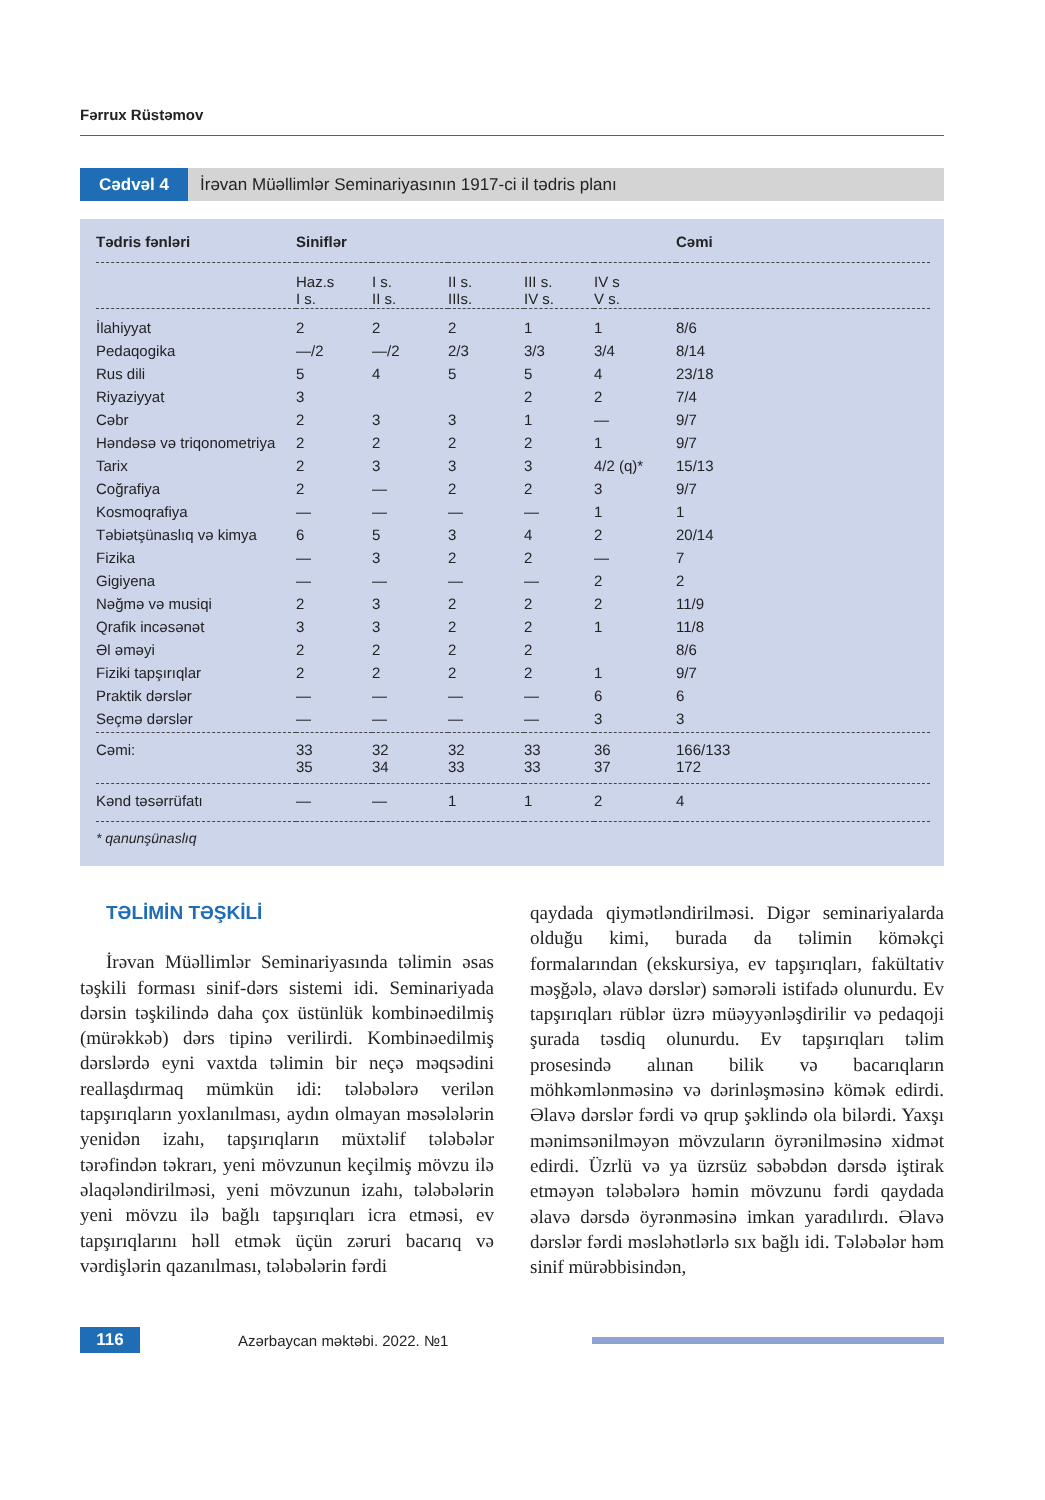Fərrux Rüstəmov
Cədvəl 4 İrəvan Müəllimlər Seminariyasının 1917-ci il tədris planı
| Tədris fənləri | Siniflər | | | | | Cəmi |
| --- | --- | --- | --- | --- | --- | --- |
| | Haz.s I s. | I s. II s. | II s. IIIs. | III s. IV s. | IV s V s. | |
| İlahiyyat | 2 | 2 | 2 | 1 | 1 | 8/6 |
| Pedaqogika | —/2 | —/2 | 2/3 | 3/3 | 3/4 | 8/14 |
| Rus dili | 5 | 4 | 5 | 5 | 4 | 23/18 |
| Riyaziyyat | 3 | | | 2 | 2 | 7/4 |
| Cəbr | 2 | 3 | 3 | 1 | — | 9/7 |
| Həndəsə və triqonometriya | 2 | 2 | 2 | 2 | 1 | 9/7 |
| Tarix | 2 | 3 | 3 | 3 | 4/2 (q)* | 15/13 |
| Coğrafiya | 2 | — | 2 | 2 | 3 | 9/7 |
| Kosmoqrafiya | — | — | — | — | 1 | 1 |
| Təbiətşünaslıq və kimya | 6 | 5 | 3 | 4 | 2 | 20/14 |
| Fizika | — | 3 | 2 | 2 | — | 7 |
| Gigiyena | — | — | — | — | 2 | 2 |
| Nəğmə və musiqi | 2 | 3 | 2 | 2 | 2 | 11/9 |
| Qrafik incəsənət | 3 | 3 | 2 | 2 | 1 | 11/8 |
| Əl əməyi | 2 | 2 | 2 | 2 | | 8/6 |
| Fiziki tapşırıqlar | 2 | 2 | 2 | 2 | 1 | 9/7 |
| Praktik dərslər | — | — | — | — | 6 | 6 |
| Seçmə dərslər | — | — | — | — | 3 | 3 |
| Cəmi: | 33 35 | 32 34 | 32 33 | 33 33 | 36 37 | 166/133 172 |
| Kənd təsərrüfatı | — | — | 1 | 1 | 2 | 4 |
| * qanunşünaslıq | | | | | | |
TƏLİMİN TƏŞKİLİ
İrəvan Müəllimlər Seminariyasında təlimin əsas təşkili forması sinif-dərs sistemi idi. Seminariyada dərsin təşkilində daha çox üstünlük kombinəedilmiş (mürəkkəb) dərs tipinə verilirdi. Kombinəedilmiş dərslərdə eyni vaxtda təlimin bir neçə məqsədini reallaşdırmaq mümkün idi: tələbələrə verilən tapşırıqların yoxlanılması, aydın olmayan məsələlərin yenidən izahı, tapşırıqların müxtəlif tələbələr tərəfindən təkrarı, yeni mövzunun keçilmiş mövzu ilə əlaqələndirilməsi, yeni mövzunun izahı, tələbələrin yeni mövzu ilə bağlı tapşırıqları icra etməsi, ev tapşırıqlarını həll etmək üçün zəruri bacarıq və vərdişlərin qazanılması, tələbələrin fərdi
qaydada qiymətləndirilməsi. Digər seminariyalarda olduğu kimi, burada da təlimin köməkçi formalarından (ekskursiya, ev tapşırıqları, fakültativ məşğələ, əlavə dərslər) səmərəli istifadə olunurdu. Ev tapşırıqları rüblər üzrə müəyyənləşdirilir və pedaqoji şurada təsdiq olunurdu. Ev tapşırıqları təlim prosesində alınan bilik və bacarıqların möhkəmlənməsinə və dərinləşməsinə kömək edirdi. Əlavə dərslər fərdi və qrup şəklində ola bilərdi. Yaxşı mənimsənilməyən mövzuların öyrənilməsinə xidmət edirdi. Üzrlü və ya üzrsüz səbəbdən dərsdə iştirak etməyən tələbələrə həmin mövzunu fərdi qaydada əlavə dərsdə öyrənməsinə imkan yaradılırdı. Əlavə dərslər fərdi məsləhətlərlə sıx bağlı idi. Tələbələr həm sinif mürəbbisindən,
116
Azərbaycan məktəbi. 2022. №1